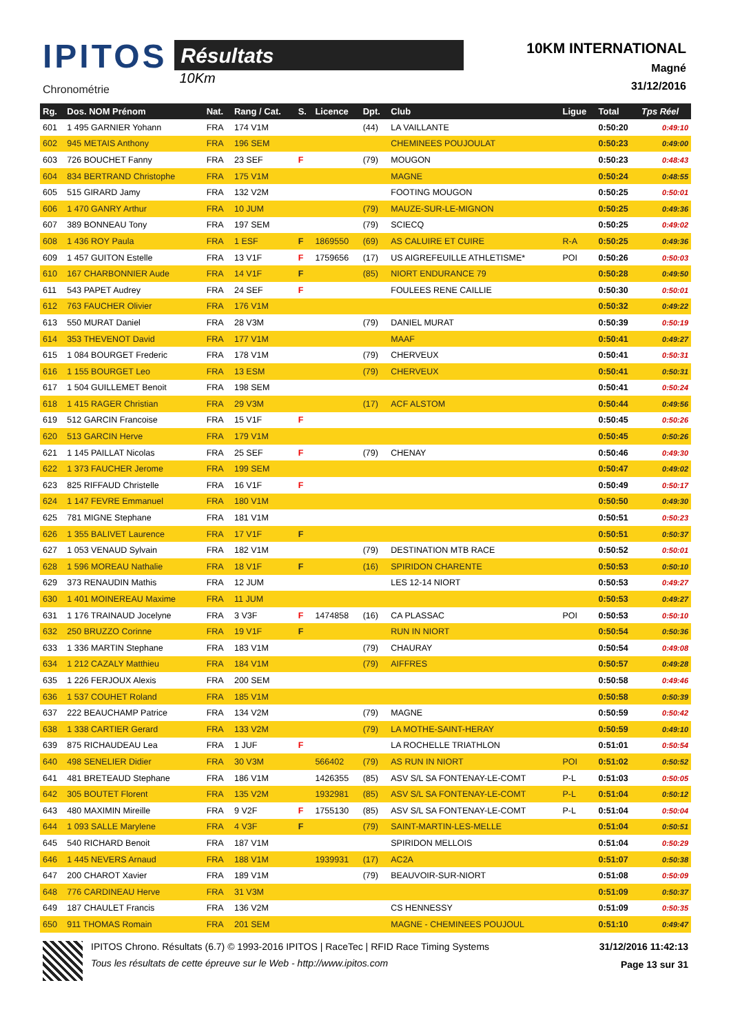IPITOS
Chronométrie
Résultats
10Km
10KM INTERNATIONAL
Magné
31/12/2016
| Rg. | Dos. NOM Prénom | Nat. | Rang / Cat. | S. | Licence | Dpt. | Club | Ligue | Total | Tps Réel |
| --- | --- | --- | --- | --- | --- | --- | --- | --- | --- | --- |
| 601 | 1 495 GARNIER Yohann | FRA | 174 V1M | | | (44) | LA VAILLANTE | | 0:50:20 | 0:49:10 |
| 602 | 945 METAIS Anthony | FRA | 196 SEM | | | | CHEMINEES POUJOULAT | | 0:50:23 | 0:49:00 |
| 603 | 726 BOUCHET Fanny | FRA | 23 SEF | F | | (79) | MOUGON | | 0:50:23 | 0:48:43 |
| 604 | 834 BERTRAND Christophe | FRA | 175 V1M | | | | MAGNE | | 0:50:24 | 0:48:55 |
| 605 | 515 GIRARD Jamy | FRA | 132 V2M | | | | FOOTING MOUGON | | 0:50:25 | 0:50:01 |
| 606 | 1 470 GANRY Arthur | FRA | 10 JUM | | | (79) | MAUZE-SUR-LE-MIGNON | | 0:50:25 | 0:49:36 |
| 607 | 389 BONNEAU Tony | FRA | 197 SEM | | | (79) | SCIECQ | | 0:50:25 | 0:49:02 |
| 608 | 1 436 ROY Paula | FRA | 1 ESF | F | 1869550 | (69) | AS CALUIRE ET CUIRE | R-A | 0:50:25 | 0:49:36 |
| 609 | 1 457 GUITON Estelle | FRA | 13 V1F | F | 1759656 | (17) | US AIGREFEUILLE ATHLETISME* | POI | 0:50:26 | 0:50:03 |
| 610 | 167 CHARBONNIER Aude | FRA | 14 V1F | F | | (85) | NIORT ENDURANCE 79 | | 0:50:28 | 0:49:50 |
| 611 | 543 PAPET Audrey | FRA | 24 SEF | F | | | FOULEES RENE CAILLIE | | 0:50:30 | 0:50:01 |
| 612 | 763 FAUCHER Olivier | FRA | 176 V1M | | | | | | 0:50:32 | 0:49:22 |
| 613 | 550 MURAT Daniel | FRA | 28 V3M | | | (79) | DANIEL MURAT | | 0:50:39 | 0:50:19 |
| 614 | 353 THEVENOT David | FRA | 177 V1M | | | | MAAF | | 0:50:41 | 0:49:27 |
| 615 | 1 084 BOURGET Frederic | FRA | 178 V1M | | | (79) | CHERVEUX | | 0:50:41 | 0:50:31 |
| 616 | 1 155 BOURGET Leo | FRA | 13 ESM | | | (79) | CHERVEUX | | 0:50:41 | 0:50:31 |
| 617 | 1 504 GUILLEMET Benoit | FRA | 198 SEM | | | | | | 0:50:41 | 0:50:24 |
| 618 | 1 415 RAGER Christian | FRA | 29 V3M | | | (17) | ACF ALSTOM | | 0:50:44 | 0:49:56 |
| 619 | 512 GARCIN Francoise | FRA | 15 V1F | F | | | | | 0:50:45 | 0:50:26 |
| 620 | 513 GARCIN Herve | FRA | 179 V1M | | | | | | 0:50:45 | 0:50:26 |
| 621 | 1 145 PAILLAT Nicolas | FRA | 25 SEF | F | | (79) | CHENAY | | 0:50:46 | 0:49:30 |
| 622 | 1 373 FAUCHER Jerome | FRA | 199 SEM | | | | | | 0:50:47 | 0:49:02 |
| 623 | 825 RIFFAUD Christelle | FRA | 16 V1F | F | | | | | 0:50:49 | 0:50:17 |
| 624 | 1 147 FEVRE Emmanuel | FRA | 180 V1M | | | | | | 0:50:50 | 0:49:30 |
| 625 | 781 MIGNE Stephane | FRA | 181 V1M | | | | | | 0:50:51 | 0:50:23 |
| 626 | 1 355 BALIVET Laurence | FRA | 17 V1F | F | | | | | 0:50:51 | 0:50:37 |
| 627 | 1 053 VENAUD Sylvain | FRA | 182 V1M | | | (79) | DESTINATION MTB RACE | | 0:50:52 | 0:50:01 |
| 628 | 1 596 MOREAU Nathalie | FRA | 18 V1F | F | | (16) | SPIRIDON CHARENTE | | 0:50:53 | 0:50:10 |
| 629 | 373 RENAUDIN Mathis | FRA | 12 JUM | | | | LES 12-14 NIORT | | 0:50:53 | 0:49:27 |
| 630 | 1 401 MOINEREAU Maxime | FRA | 11 JUM | | | | | | 0:50:53 | 0:49:27 |
| 631 | 1 176 TRAINAUD Jocelyne | FRA | 3 V3F | F | 1474858 | (16) | CA PLASSAC | POI | 0:50:53 | 0:50:10 |
| 632 | 250 BRUZZO Corinne | FRA | 19 V1F | F | | | RUN IN NIORT | | 0:50:54 | 0:50:36 |
| 633 | 1 336 MARTIN Stephane | FRA | 183 V1M | | | (79) | CHAURAY | | 0:50:54 | 0:49:08 |
| 634 | 1 212 CAZALY Matthieu | FRA | 184 V1M | | | (79) | AIFFRES | | 0:50:57 | 0:49:28 |
| 635 | 1 226 FERJOUX Alexis | FRA | 200 SEM | | | | | | 0:50:58 | 0:49:46 |
| 636 | 1 537 COUHET Roland | FRA | 185 V1M | | | | | | 0:50:58 | 0:50:39 |
| 637 | 222 BEAUCHAMP Patrice | FRA | 134 V2M | | | (79) | MAGNE | | 0:50:59 | 0:50:42 |
| 638 | 1 338 CARTIER Gerard | FRA | 133 V2M | | | (79) | LA MOTHE-SAINT-HERAY | | 0:50:59 | 0:49:10 |
| 639 | 875 RICHAUDEAU Lea | FRA | 1 JUF | F | | | LA ROCHELLE TRIATHLON | | 0:51:01 | 0:50:54 |
| 640 | 498 SENELIER Didier | FRA | 30 V3M | | 566402 | (79) | AS RUN IN NIORT | POI | 0:51:02 | 0:50:52 |
| 641 | 481 BRETEAUD Stephane | FRA | 186 V1M | | 1426355 | (85) | ASV S/L SA FONTENAY-LE-COMT | P-L | 0:51:03 | 0:50:05 |
| 642 | 305 BOUTET Florent | FRA | 135 V2M | | 1932981 | (85) | ASV S/L SA FONTENAY-LE-COMT | P-L | 0:51:04 | 0:50:12 |
| 643 | 480 MAXIMIN Mireille | FRA | 9 V2F | F | 1755130 | (85) | ASV S/L SA FONTENAY-LE-COMT | P-L | 0:51:04 | 0:50:04 |
| 644 | 1 093 SALLE Marylene | FRA | 4 V3F | F | | (79) | SAINT-MARTIN-LES-MELLE | | 0:51:04 | 0:50:51 |
| 645 | 540 RICHARD Benoit | FRA | 187 V1M | | | | SPIRIDON MELLOIS | | 0:51:04 | 0:50:29 |
| 646 | 1 445 NEVERS Arnaud | FRA | 188 V1M | | 1939931 | (17) | AC2A | | 0:51:07 | 0:50:38 |
| 647 | 200 CHAROT Xavier | FRA | 189 V1M | | | (79) | BEAUVOIR-SUR-NIORT | | 0:51:08 | 0:50:09 |
| 648 | 776 CARDINEAU Herve | FRA | 31 V3M | | | | | | 0:51:09 | 0:50:37 |
| 649 | 187 CHAULET Francis | FRA | 136 V2M | | | | CS HENNESSY | | 0:51:09 | 0:50:35 |
| 650 | 911 THOMAS Romain | FRA | 201 SEM | | | | MAGNE - CHEMINEES POUJOUL | | 0:51:10 | 0:49:47 |
IPITOS Chrono. Résultats (6.7) © 1993-2016 IPITOS | RaceTec | RFID Race Timing Systems
Tous les résultats de cette épreuve sur le Web - http://www.ipitos.com
31/12/2016 11:42:13
Page 13 sur 31